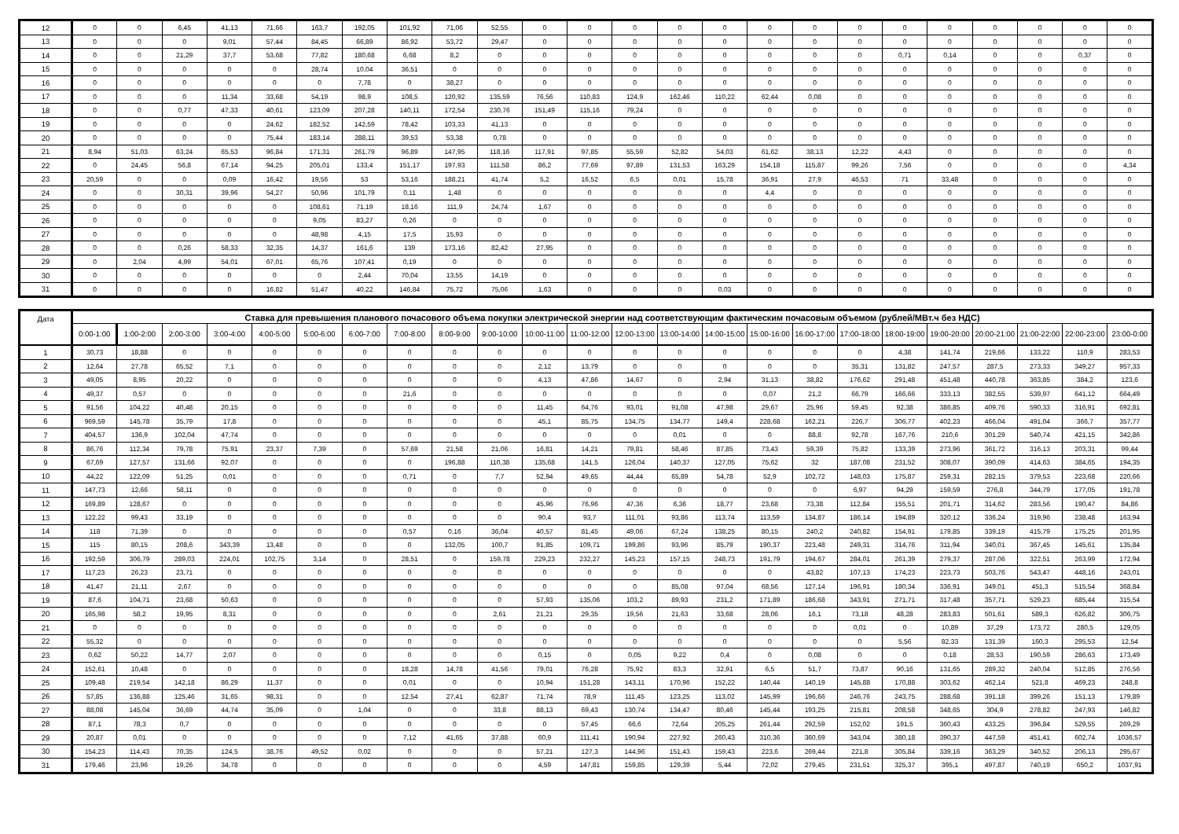| 12 | 0 | 0 | 6,45 | 41,13 | 71,66 | 163,7 | 192,05 | 101,92 | 71,06 | 52,55 | 0 | 0 | 0 | 0 | 0 | 0 | 0 | 0 | 0 | 0 | 0 | 0 | 0 | 0 |
| 13 | 0 | 0 | 0 | 9,01 | 57,44 | 84,45 | 66,89 | 86,92 | 53,72 | 29,47 | 0 | 0 | 0 | 0 | 0 | 0 | 0 | 0 | 0 | 0 | 0 | 0 | 0 | 0 |
| 14 | 0 | 0 | 21,29 | 37,7 | 53,68 | 77,82 | 180,68 | 6,68 | 8,2 | 0 | 0 | 0 | 0 | 0 | 0 | 0 | 0 | 0 | 0,71 | 0,14 | 0 | 0 | 0,37 | 0 |
| 15 | 0 | 0 | 0 | 0 | 0 | 28,74 | 10,04 | 36,51 | 0 | 0 | 0 | 0 | 0 | 0 | 0 | 0 | 0 | 0 | 0 | 0 | 0 | 0 | 0 | 0 |
| 16 | 0 | 0 | 0 | 0 | 0 | 0 | 7,78 | 0 | 38,27 | 0 | 0 | 0 | 0 | 0 | 0 | 0 | 0 | 0 | 0 | 0 | 0 | 0 | 0 | 0 |
| 17 | 0 | 0 | 0 | 11,34 | 33,68 | 54,19 | 98,9 | 108,5 | 120,92 | 135,59 | 76,56 | 110,83 | 124,9 | 162,46 | 110,22 | 62,44 | 0,08 | 0 | 0 | 0 | 0 | 0 | 0 | 0 |
| 18 | 0 | 0 | 0,77 | 47,33 | 40,61 | 123,09 | 207,28 | 140,11 | 172,54 | 230,76 | 151,49 | 115,16 | 79,24 | 0 | 0 | 0 | 0 | 0 | 0 | 0 | 0 | 0 | 0 | 0 |
| 19 | 0 | 0 | 0 | 0 | 24,62 | 182,52 | 142,59 | 78,42 | 103,33 | 41,13 | 0 | 0 | 0 | 0 | 0 | 0 | 0 | 0 | 0 | 0 | 0 | 0 | 0 | 0 |
| 20 | 0 | 0 | 0 | 0 | 75,44 | 183,14 | 288,11 | 39,53 | 53,38 | 0,78 | 0 | 0 | 0 | 0 | 0 | 0 | 0 | 0 | 0 | 0 | 0 | 0 | 0 | 0 |
| 21 | 8,94 | 51,03 | 63,24 | 65,53 | 96,84 | 171,31 | 261,79 | 96,89 | 147,95 | 118,16 | 117,91 | 97,85 | 55,59 | 52,82 | 54,03 | 61,62 | 38,13 | 12,22 | 4,43 | 0 | 0 | 0 | 0 | 0 |
| 22 | 0 | 24,45 | 56,8 | 67,14 | 94,25 | 205,01 | 133,4 | 151,17 | 197,93 | 111,58 | 86,2 | 77,69 | 97,89 | 131,53 | 163,29 | 154,18 | 115,87 | 99,26 | 7,56 | 0 | 0 | 0 | 0 | 4,34 |
| 23 | 20,59 | 0 | 0 | 0,09 | 16,42 | 19,56 | 53 | 53,16 | 188,21 | 41,74 | 5,2 | 16,52 | 6,5 | 0,01 | 15,78 | 36,91 | 27,9 | 46,53 | 71 | 33,48 | 0 | 0 | 0 | 0 |
| 24 | 0 | 0 | 30,31 | 39,96 | 54,27 | 50,96 | 101,79 | 0,11 | 1,48 | 0 | 0 | 0 | 0 | 0 | 0 | 4,4 | 0 | 0 | 0 | 0 | 0 | 0 | 0 | 0 |
| 25 | 0 | 0 | 0 | 0 | 0 | 108,61 | 71,19 | 18,16 | 111,9 | 24,74 | 1,67 | 0 | 0 | 0 | 0 | 0 | 0 | 0 | 0 | 0 | 0 | 0 | 0 | 0 |
| 26 | 0 | 0 | 0 | 0 | 0 | 9,05 | 83,27 | 0,26 | 0 | 0 | 0 | 0 | 0 | 0 | 0 | 0 | 0 | 0 | 0 | 0 | 0 | 0 | 0 | 0 |
| 27 | 0 | 0 | 0 | 0 | 0 | 48,98 | 4,15 | 17,5 | 15,93 | 0 | 0 | 0 | 0 | 0 | 0 | 0 | 0 | 0 | 0 | 0 | 0 | 0 | 0 | 0 |
| 28 | 0 | 0 | 0,26 | 58,33 | 32,35 | 14,37 | 161,6 | 139 | 173,16 | 82,42 | 27,95 | 0 | 0 | 0 | 0 | 0 | 0 | 0 | 0 | 0 | 0 | 0 | 0 | 0 |
| 29 | 0 | 2,04 | 4,99 | 54,01 | 67,01 | 65,76 | 107,41 | 0,19 | 0 | 0 | 0 | 0 | 0 | 0 | 0 | 0 | 0 | 0 | 0 | 0 | 0 | 0 | 0 | 0 |
| 30 | 0 | 0 | 0 | 0 | 0 | 0 | 2,44 | 70,04 | 13,55 | 14,19 | 0 | 0 | 0 | 0 | 0 | 0 | 0 | 0 | 0 | 0 | 0 | 0 | 0 | 0 |
| 31 | 0 | 0 | 0 | 0 | 16,82 | 51,47 | 40,22 | 146,84 | 75,72 | 75,06 | 1,63 | 0 | 0 | 0 | 0,03 | 0 | 0 | 0 | 0 | 0 | 0 | 0 | 0 | 0 |
| Дата | Ставка для превышения планового почасового объема покупки электрической энергии над соответствующим фактическим почасовым объемом (рублей/МВт.ч без НДС) | | | | | | | | | | | | | | | | | | | | | | | |
| --- | --- | --- | --- | --- | --- | --- | --- | --- | --- | --- | --- | --- | --- | --- | --- | --- | --- | --- | --- | --- | --- | --- | --- | --- |
| | 0:00-1:00 | 1:00-2:00 | 2:00-3:00 | 3:00-4:00 | 4:00-5:00 | 5:00-6:00 | 6:00-7:00 | 7:00-8:00 | 8:00-9:00 | 9:00-10:00 | 10:00-11:00 | 11:00-12:00 | 12:00-13:00 | 13:00-14:00 | 14:00-15:00 | 15:00-16:00 | 16:00-17:00 | 17:00-18:00 | 18:00-19:00 | 19:00-20:00 | 20:00-21:00 | 21:00-22:00 | 22:00-23:00 | 23:00-0:00 |
| 1 | 30,73 | 18,88 | 0 | 0 | 0 | 0 | 0 | 0 | 0 | 0 | 0 | 0 | 0 | 0 | 0 | 0 | 0 | 0 | 4,38 | 141,74 | 219,66 | 133,22 | 110,9 | 283,53 |
| 2 | 12,64 | 27,78 | 65,52 | 7,1 | 0 | 0 | 0 | 0 | 0 | 0 | 2,12 | 13,79 | 0 | 0 | 0 | 0 | 0 | 35,31 | 131,82 | 247,57 | 287,5 | 273,33 | 349,27 | 957,33 |
| 3 | 49,05 | 8,95 | 20,22 | 0 | 0 | 0 | 0 | 0 | 0 | 0 | 4,13 | 47,86 | 14,67 | 0 | 2,94 | 31,13 | 38,82 | 176,62 | 291,48 | 451,48 | 440,78 | 363,85 | 384,2 | 123,6 |
| 4 | 49,37 | 0,57 | 0 | 0 | 0 | 0 | 0 | 21,6 | 0 | 0 | 0 | 0 | 0 | 0 | 0 | 0,07 | 21,2 | 66,79 | 166,66 | 333,13 | 382,55 | 539,97 | 641,12 | 664,49 |
| 5 | 91,56 | 104,22 | 40,48 | 20,15 | 0 | 0 | 0 | 0 | 0 | 0 | 11,45 | 64,76 | 93,01 | 91,08 | 47,98 | 29,67 | 25,96 | 59,45 | 92,38 | 386,85 | 409,76 | 590,33 | 316,91 | 692,81 |
| 6 | 969,59 | 145,78 | 35,79 | 17,8 | 0 | 0 | 0 | 0 | 0 | 0 | 45,1 | 85,75 | 134,75 | 134,77 | 149,4 | 228,68 | 162,21 | 226,7 | 306,77 | 402,23 | 466,04 | 491,04 | 366,7 | 357,77 |
| 7 | 404,57 | 136,9 | 102,04 | 47,74 | 0 | 0 | 0 | 0 | 0 | 0 | 0 | 0 | 0 | 0,01 | 0 | 0 | 88,8 | 92,78 | 167,76 | 210,6 | 301,29 | 540,74 | 421,15 | 342,86 |
| 8 | 86,76 | 112,34 | 79,78 | 75,91 | 23,37 | 7,39 | 0 | 57,69 | 21,58 | 21,06 | 16,81 | 14,21 | 79,81 | 58,46 | 87,85 | 73,43 | 59,39 | 75,82 | 133,39 | 273,96 | 361,72 | 316,13 | 203,31 | 99,44 |
| 9 | 67,69 | 127,57 | 131,66 | 92,07 | 0 | 0 | 0 | 0 | 196,88 | 110,38 | 135,68 | 141,5 | 126,04 | 140,37 | 127,05 | 75,62 | 32 | 187,08 | 231,52 | 308,07 | 390,09 | 414,63 | 384,65 | 194,35 |
| 10 | 44,22 | 122,09 | 51,25 | 0,01 | 0 | 0 | 0 | 0,71 | 0 | 7,7 | 52,94 | 49,65 | 44,44 | 65,89 | 54,78 | 52,9 | 102,72 | 148,03 | 175,87 | 259,31 | 282,15 | 379,53 | 223,68 | 220,66 |
| 11 | 147,73 | 12,66 | 58,11 | 0 | 0 | 0 | 0 | 0 | 0 | 0 | 0 | 0 | 0 | 0 | 0 | 0 | 0 | 6,97 | 94,29 | 159,59 | 276,8 | 344,79 | 177,05 | 191,78 |
| 12 | 169,89 | 128,67 | 0 | 0 | 0 | 0 | 0 | 0 | 0 | 0 | 45,96 | 76,96 | 47,36 | 6,36 | 18,77 | 23,68 | 73,38 | 112,84 | 155,51 | 201,71 | 314,62 | 283,56 | 190,47 | 84,86 |
| 13 | 122,22 | 99,43 | 33,19 | 0 | 0 | 0 | 0 | 0 | 0 | 0 | 90,4 | 93,7 | 111,01 | 93,86 | 113,74 | 113,59 | 134,87 | 186,14 | 194,89 | 320,12 | 336,24 | 319,96 | 238,48 | 163,94 |
| 14 | 118 | 71,39 | 0 | 0 | 0 | 0 | 0 | 0,57 | 0,16 | 36,04 | 40,57 | 81,45 | 49,06 | 67,24 | 138,25 | 80,15 | 240,2 | 240,82 | 154,91 | 179,85 | 339,19 | 415,79 | 175,25 | 201,95 |
| 15 | 115 | 80,15 | 208,6 | 343,39 | 13,48 | 0 | 0 | 0 | 132,05 | 100,7 | 91,85 | 109,71 | 199,86 | 93,96 | 85,79 | 190,37 | 223,48 | 249,31 | 314,76 | 311,94 | 340,01 | 367,45 | 145,61 | 135,84 |
| 16 | 192,59 | 306,79 | 289,03 | 224,01 | 102,75 | 3,14 | 0 | 28,51 | 0 | 159,78 | 229,23 | 232,27 | 145,23 | 157,15 | 248,73 | 191,79 | 194,67 | 284,01 | 261,39 | 279,37 | 287,06 | 322,51 | 263,99 | 172,94 |
| 17 | 117,23 | 26,23 | 23,71 | 0 | 0 | 0 | 0 | 0 | 0 | 0 | 0 | 0 | 0 | 0 | 0 | 0 | 43,82 | 107,13 | 174,23 | 223,73 | 503,76 | 543,47 | 448,16 | 243,01 |
| 18 | 41,47 | 21,11 | 2,67 | 0 | 0 | 0 | 0 | 0 | 0 | 0 | 0 | 0 | 0 | 85,08 | 97,04 | 68,56 | 127,14 | 196,91 | 180,34 | 336,91 | 349,01 | 451,3 | 515,54 | 368,84 |
| 19 | 87,6 | 104,71 | 23,68 | 50,63 | 0 | 0 | 0 | 0 | 0 | 0 | 57,93 | 135,06 | 103,2 | 89,93 | 231,2 | 171,89 | 186,68 | 343,91 | 271,71 | 317,48 | 357,71 | 529,23 | 685,44 | 315,54 |
| 20 | 165,98 | 58,2 | 19,95 | 8,31 | 0 | 0 | 0 | 0 | 0 | 2,61 | 21,21 | 29,35 | 19,56 | 21,63 | 33,68 | 28,06 | 16,1 | 73,18 | 48,28 | 283,83 | 501,61 | 589,3 | 626,82 | 306,75 |
| 21 | 0 | 0 | 0 | 0 | 0 | 0 | 0 | 0 | 0 | 0 | 0 | 0 | 0 | 0 | 0 | 0 | 0 | 0,01 | 0 | 10,89 | 37,29 | 173,72 | 280,5 | 129,05 |
| 22 | 55,32 | 0 | 0 | 0 | 0 | 0 | 0 | 0 | 0 | 0 | 0 | 0 | 0 | 0 | 0 | 0 | 0 | 0 | 5,56 | 82,33 | 131,39 | 160,3 | 295,53 | 12,54 |
| 23 | 0,62 | 50,22 | 14,77 | 2,07 | 0 | 0 | 0 | 0 | 0 | 0 | 0,15 | 0 | 0,05 | 9,22 | 0,4 | 0 | 0,08 | 0 | 0 | 0,18 | 28,53 | 190,59 | 286,63 | 173,49 |
| 24 | 152,61 | 10,48 | 0 | 0 | 0 | 0 | 0 | 18,28 | 14,78 | 41,56 | 79,01 | 76,28 | 75,92 | 83,3 | 32,91 | 6,5 | 51,7 | 73,87 | 90,16 | 131,65 | 289,32 | 240,04 | 512,85 | 276,56 |
| 25 | 109,48 | 219,54 | 142,18 | 86,29 | 11,37 | 0 | 0 | 0,01 | 0 | 0 | 10,94 | 151,28 | 143,11 | 170,96 | 152,22 | 140,44 | 140,19 | 145,88 | 170,88 | 303,62 | 462,14 | 521,8 | 469,23 | 248,8 |
| 26 | 57,85 | 136,88 | 125,46 | 31,65 | 98,31 | 0 | 0 | 12,54 | 27,41 | 62,87 | 71,74 | 78,9 | 111,45 | 123,25 | 113,02 | 145,99 | 196,66 | 246,76 | 243,75 | 288,68 | 391,18 | 399,26 | 151,13 | 179,89 |
| 27 | 88,08 | 145,04 | 36,69 | 44,74 | 35,09 | 0 | 1,04 | 0 | 0 | 33,8 | 88,13 | 69,43 | 130,74 | 134,47 | 80,46 | 145,44 | 193,25 | 215,81 | 208,58 | 348,65 | 304,9 | 278,82 | 247,93 | 146,82 |
| 28 | 87,1 | 78,3 | 0,7 | 0 | 0 | 0 | 0 | 0 | 0 | 0 | 0 | 57,45 | 66,6 | 72,64 | 205,25 | 261,44 | 292,59 | 152,02 | 191,5 | 360,43 | 433,25 | 396,84 | 529,55 | 269,29 |
| 29 | 20,87 | 0,01 | 0 | 0 | 0 | 0 | 0 | 7,12 | 41,65 | 37,88 | 60,9 | 111,41 | 190,94 | 227,92 | 260,43 | 310,36 | 360,69 | 343,04 | 380,18 | 390,37 | 447,59 | 451,41 | 602,74 | 1036,57 |
| 30 | 154,23 | 114,43 | 70,35 | 124,5 | 38,76 | 49,52 | 0,02 | 0 | 0 | 0 | 57,21 | 127,3 | 144,96 | 151,43 | 159,43 | 223,6 | 269,44 | 221,8 | 305,84 | 339,16 | 363,29 | 340,52 | 206,13 | 295,67 |
| 31 | 179,46 | 23,96 | 19,26 | 34,78 | 0 | 0 | 0 | 0 | 0 | 0 | 4,59 | 147,81 | 159,85 | 129,39 | 5,44 | 72,02 | 279,45 | 231,51 | 325,37 | 395,1 | 497,87 | 740,19 | 650,2 | 1037,91 |